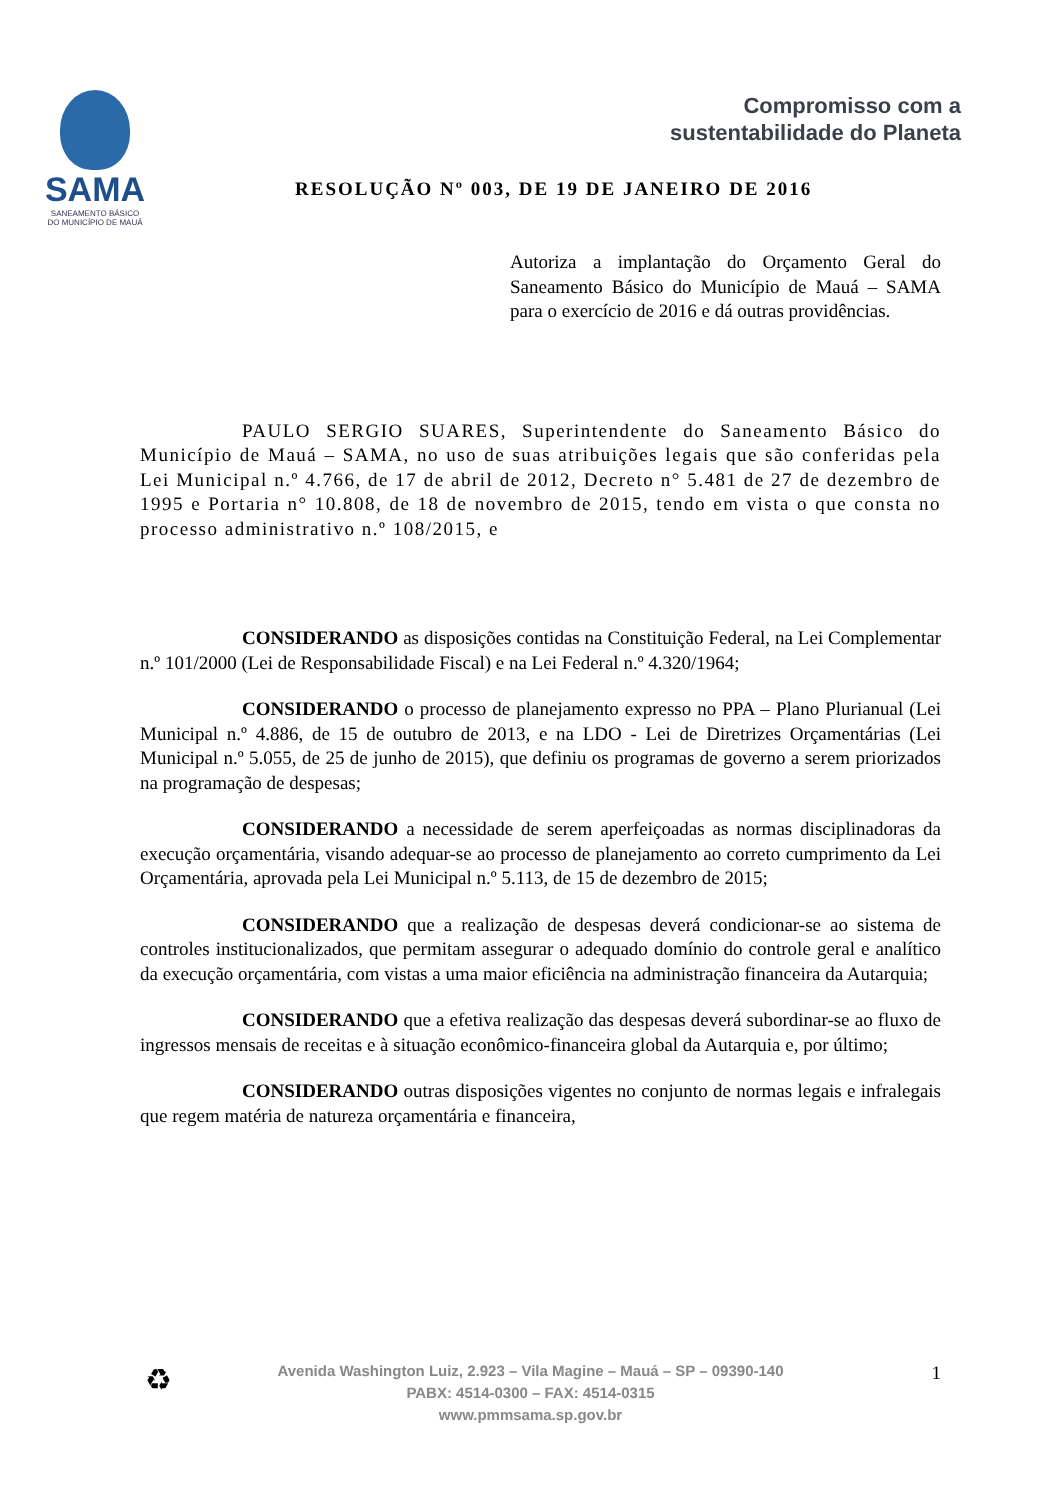SAMA
SANEAMENTO BÁSICO
DO MUNICÍPIO DE MAUÁ
Compromisso com a
sustentabilidade do Planeta
RESOLUÇÃO Nº 003, DE 19 DE JANEIRO DE 2016
Autoriza a implantação do Orçamento Geral do Saneamento Básico do Município de Mauá – SAMA para o exercício de 2016 e dá outras providências.
PAULO SERGIO SUARES, Superintendente do Saneamento Básico do Município de Mauá – SAMA, no uso de suas atribuições legais que são conferidas pela Lei Municipal n.º 4.766, de 17 de abril de 2012, Decreto n° 5.481 de 27 de dezembro de 1995 e Portaria n° 10.808, de 18 de novembro de 2015, tendo em vista o que consta no processo administrativo n.º 108/2015, e
CONSIDERANDO as disposições contidas na Constituição Federal, na Lei Complementar n.º 101/2000 (Lei de Responsabilidade Fiscal) e na Lei Federal n.º 4.320/1964;
CONSIDERANDO o processo de planejamento expresso no PPA – Plano Plurianual (Lei Municipal n.º 4.886, de 15 de outubro de 2013, e na LDO - Lei de Diretrizes Orçamentárias (Lei Municipal n.º 5.055, de 25 de junho de 2015), que definiu os programas de governo a serem priorizados na programação de despesas;
CONSIDERANDO a necessidade de serem aperfeiçoadas as normas disciplinadoras da execução orçamentária, visando adequar-se ao processo de planejamento ao correto cumprimento da Lei Orçamentária, aprovada pela Lei Municipal n.º 5.113, de 15 de dezembro de 2015;
CONSIDERANDO que a realização de despesas deverá condicionar-se ao sistema de controles institucionalizados, que permitam assegurar o adequado domínio do controle geral e analítico da execução orçamentária, com vistas a uma maior eficiência na administração financeira da Autarquia;
CONSIDERANDO que a efetiva realização das despesas deverá subordinar-se ao fluxo de ingressos mensais de receitas e à situação econômico-financeira global da Autarquia e, por último;
CONSIDERANDO outras disposições vigentes no conjunto de normas legais e infralegais que regem matéria de natureza orçamentária e financeira,
♻
Avenida Washington Luiz, 2.923 – Vila Magine – Mauá – SP – 09390-140
PABX: 4514-0300 – FAX: 4514-0315
www.pmmsama.sp.gov.br
1